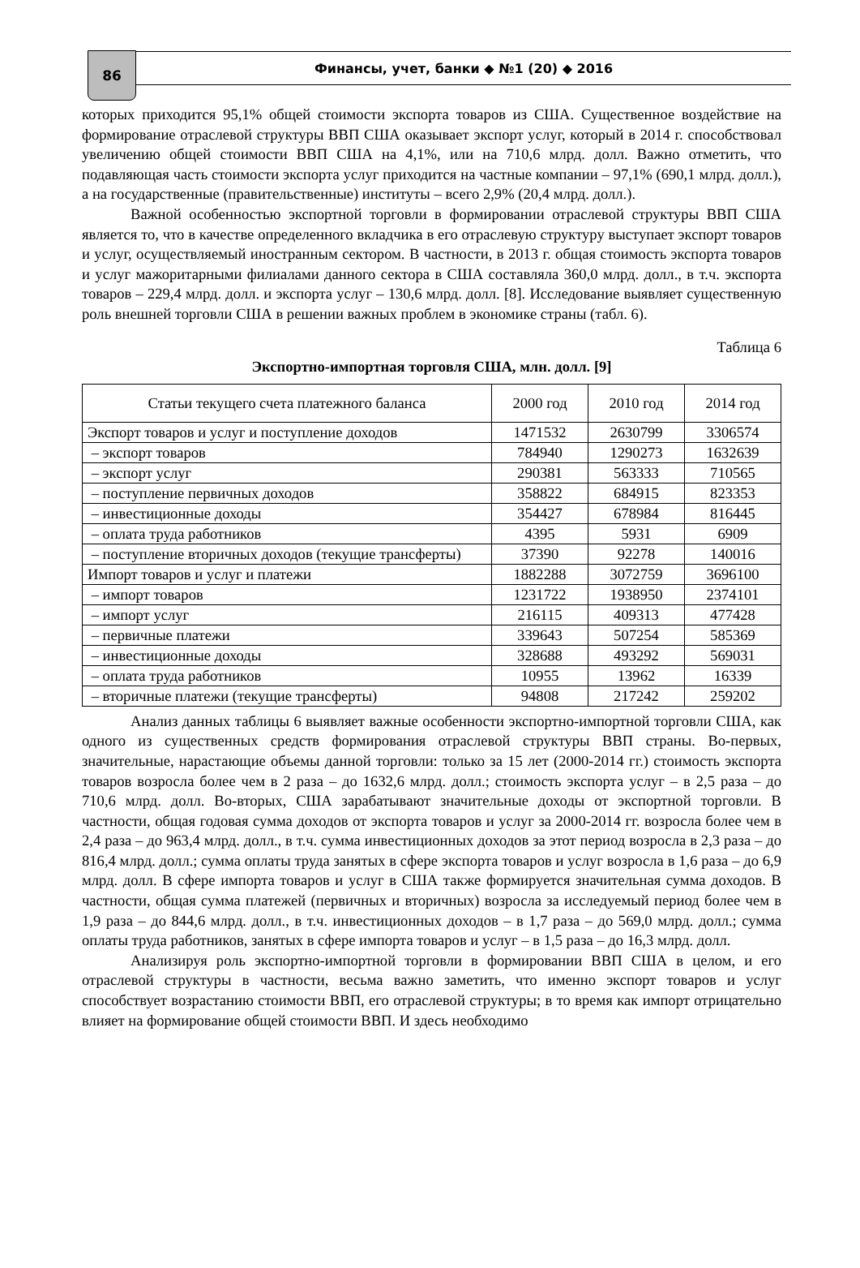86
Финансы, учет, банки ◆ №1 (20) ◆ 2016
которых приходится 95,1% общей стоимости экспорта товаров из США. Существенное воздействие на формирование отраслевой структуры ВВП США оказывает экспорт услуг, который в 2014 г. способствовал увеличению общей стоимости ВВП США на 4,1%, или на 710,6 млрд. долл. Важно отметить, что подавляющая часть стоимости экспорта услуг приходится на частные компании – 97,1% (690,1 млрд. долл.), а на государственные (правительственные) институты – всего 2,9% (20,4 млрд. долл.).
Важной особенностью экспортной торговли в формировании отраслевой структуры ВВП США является то, что в качестве определенного вкладчика в его отраслевую структуру выступает экспорт товаров и услуг, осуществляемый иностранным сектором. В частности, в 2013 г. общая стоимость экспорта товаров и услуг мажоритарными филиалами данного сектора в США составляла 360,0 млрд. долл., в т.ч. экспорта товаров – 229,4 млрд. долл. и экспорта услуг – 130,6 млрд. долл. [8]. Исследование выявляет существенную роль внешней торговли США в решении важных проблем в экономике страны (табл. 6).
Таблица 6
Экспортно-импортная торговля США, млн. долл. [9]
| Статьи текущего счета платежного баланса | 2000 год | 2010 год | 2014 год |
| --- | --- | --- | --- |
| Экспорт товаров и услуг и поступление доходов | 1471532 | 2630799 | 3306574 |
| – экспорт товаров | 784940 | 1290273 | 1632639 |
| – экспорт услуг | 290381 | 563333 | 710565 |
| – поступление первичных доходов | 358822 | 684915 | 823353 |
| – инвестиционные доходы | 354427 | 678984 | 816445 |
| – оплата труда работников | 4395 | 5931 | 6909 |
| – поступление вторичных доходов (текущие трансферты) | 37390 | 92278 | 140016 |
| Импорт товаров и услуг и платежи | 1882288 | 3072759 | 3696100 |
| – импорт товаров | 1231722 | 1938950 | 2374101 |
| – импорт услуг | 216115 | 409313 | 477428 |
| – первичные платежи | 339643 | 507254 | 585369 |
| – инвестиционные доходы | 328688 | 493292 | 569031 |
| – оплата труда работников | 10955 | 13962 | 16339 |
| – вторичные платежи (текущие трансферты) | 94808 | 217242 | 259202 |
Анализ данных таблицы 6 выявляет важные особенности экспортно-импортной торговли США, как одного из существенных средств формирования отраслевой структуры ВВП страны. Во-первых, значительные, нарастающие объемы данной торговли: только за 15 лет (2000-2014 гг.) стоимость экспорта товаров возросла более чем в 2 раза – до 1632,6 млрд. долл.; стоимость экспорта услуг – в 2,5 раза – до 710,6 млрд. долл. Во-вторых, США зарабатывают значительные доходы от экспортной торговли. В частности, общая годовая сумма доходов от экспорта товаров и услуг за 2000-2014 гг. возросла более чем в 2,4 раза – до 963,4 млрд. долл., в т.ч. сумма инвестиционных доходов за этот период возросла в 2,3 раза – до 816,4 млрд. долл.; сумма оплаты труда занятых в сфере экспорта товаров и услуг возросла в 1,6 раза – до 6,9 млрд. долл. В сфере импорта товаров и услуг в США также формируется значительная сумма доходов. В частности, общая сумма платежей (первичных и вторичных) возросла за исследуемый период более чем в 1,9 раза – до 844,6 млрд. долл., в т.ч. инвестиционных доходов – в 1,7 раза – до 569,0 млрд. долл.; сумма оплаты труда работников, занятых в сфере импорта товаров и услуг – в 1,5 раза – до 16,3 млрд. долл.
Анализируя роль экспортно-импортной торговли в формировании ВВП США в целом, и его отраслевой структуры в частности, весьма важно заметить, что именно экспорт товаров и услуг способствует возрастанию стоимости ВВП, его отраслевой структуры; в то время как импорт отрицательно влияет на формирование общей стоимости ВВП. И здесь необходимо